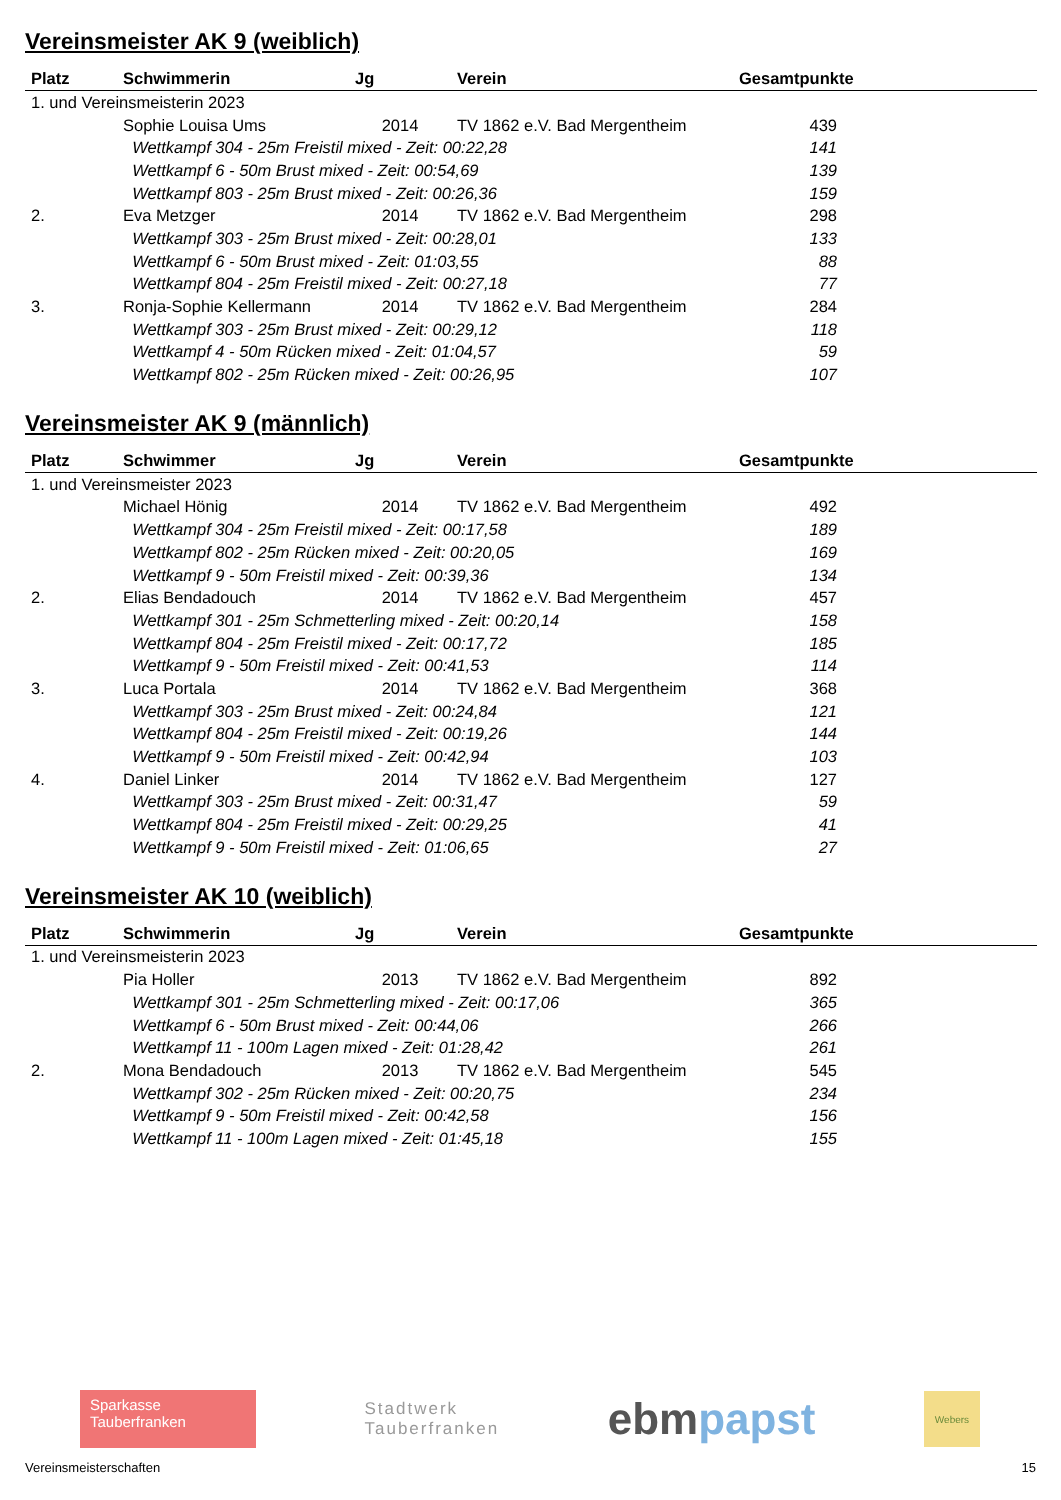Vereinsmeister AK 9 (weiblich)
| Platz | Schwimmerin | Jg | Verein | Gesamtpunkte |
| --- | --- | --- | --- | --- |
| 1. und Vereinsmeisterin 2023 | | | | |
| | Sophie Louisa Ums | 2014 | TV 1862 e.V. Bad Mergentheim | 439 |
| | Wettkampf 304 - 25m Freistil mixed - Zeit: 00:22,28 | | | 141 |
| | Wettkampf 6 - 50m Brust mixed - Zeit: 00:54,69 | | | 139 |
| | Wettkampf 803 - 25m Brust mixed - Zeit: 00:26,36 | | | 159 |
| 2. | Eva Metzger | 2014 | TV 1862 e.V. Bad Mergentheim | 298 |
| | Wettkampf 303 - 25m Brust mixed - Zeit: 00:28,01 | | | 133 |
| | Wettkampf 6 - 50m Brust mixed - Zeit: 01:03,55 | | | 88 |
| | Wettkampf 804 - 25m Freistil mixed - Zeit: 00:27,18 | | | 77 |
| 3. | Ronja-Sophie Kellermann | 2014 | TV 1862 e.V. Bad Mergentheim | 284 |
| | Wettkampf 303 - 25m Brust mixed - Zeit: 00:29,12 | | | 118 |
| | Wettkampf 4 - 50m Rücken mixed - Zeit: 01:04,57 | | | 59 |
| | Wettkampf 802 - 25m Rücken mixed - Zeit: 00:26,95 | | | 107 |
Vereinsmeister AK 9 (männlich)
| Platz | Schwimmer | Jg | Verein | Gesamtpunkte |
| --- | --- | --- | --- | --- |
| 1. und Vereinsmeister 2023 | | | | |
| | Michael Hönig | 2014 | TV 1862 e.V. Bad Mergentheim | 492 |
| | Wettkampf 304 - 25m Freistil mixed - Zeit: 00:17,58 | | | 189 |
| | Wettkampf 802 - 25m Rücken mixed - Zeit: 00:20,05 | | | 169 |
| | Wettkampf 9 - 50m Freistil mixed - Zeit: 00:39,36 | | | 134 |
| 2. | Elias Bendadouch | 2014 | TV 1862 e.V. Bad Mergentheim | 457 |
| | Wettkampf 301 - 25m Schmetterling mixed - Zeit: 00:20,14 | | | 158 |
| | Wettkampf 804 - 25m Freistil mixed - Zeit: 00:17,72 | | | 185 |
| | Wettkampf 9 - 50m Freistil mixed - Zeit: 00:41,53 | | | 114 |
| 3. | Luca Portala | 2014 | TV 1862 e.V. Bad Mergentheim | 368 |
| | Wettkampf 303 - 25m Brust mixed - Zeit: 00:24,84 | | | 121 |
| | Wettkampf 804 - 25m Freistil mixed - Zeit: 00:19,26 | | | 144 |
| | Wettkampf 9 - 50m Freistil mixed - Zeit: 00:42,94 | | | 103 |
| 4. | Daniel Linker | 2014 | TV 1862 e.V. Bad Mergentheim | 127 |
| | Wettkampf 303 - 25m Brust mixed - Zeit: 00:31,47 | | | 59 |
| | Wettkampf 804 - 25m Freistil mixed - Zeit: 00:29,25 | | | 41 |
| | Wettkampf 9 - 50m Freistil mixed - Zeit: 01:06,65 | | | 27 |
Vereinsmeister AK 10 (weiblich)
| Platz | Schwimmerin | Jg | Verein | Gesamtpunkte |
| --- | --- | --- | --- | --- |
| 1. und Vereinsmeisterin 2023 | | | | |
| | Pia Holler | 2013 | TV 1862 e.V. Bad Mergentheim | 892 |
| | Wettkampf 301 - 25m Schmetterling mixed - Zeit: 00:17,06 | | | 365 |
| | Wettkampf 6 - 50m Brust mixed - Zeit: 00:44,06 | | | 266 |
| | Wettkampf 11 - 100m Lagen mixed - Zeit: 01:28,42 | | | 261 |
| 2. | Mona Bendadouch | 2013 | TV 1862 e.V. Bad Mergentheim | 545 |
| | Wettkampf 302 - 25m Rücken mixed - Zeit: 00:20,75 | | | 234 |
| | Wettkampf 9 - 50m Freistil mixed - Zeit: 00:42,58 | | | 156 |
| | Wettkampf 11 - 100m Lagen mixed - Zeit: 01:45,18 | | | 155 |
Sparkasse
Tauberfranken
Stadtwerk
Tauberfranken
ebm papst
Webers
Vereinsmeisterschaften 15